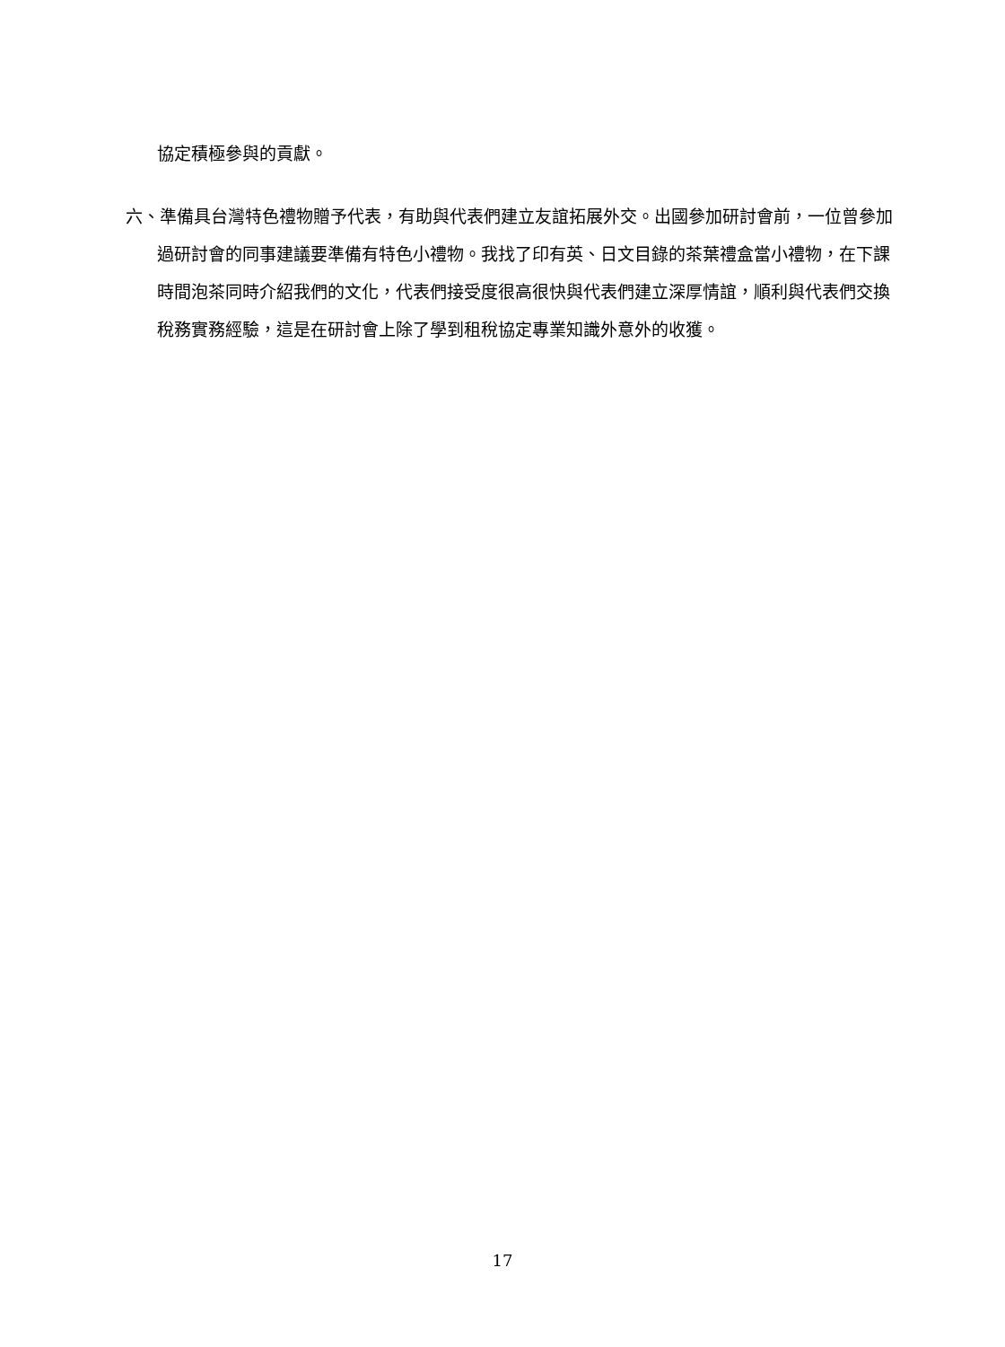協定積極參與的貢獻。
六、準備具台灣特色禮物贈予代表，有助與代表們建立友誼拓展外交。出國參加研討會前，一位曾參加過研討會的同事建議要準備有特色小禮物。我找了印有英、日文目錄的茶葉禮盒當小禮物，在下課時間泡茶同時介紹我們的文化，代表們接受度很高很快與代表們建立深厚情誼，順利與代表們交換稅務實務經驗，這是在研討會上除了學到租稅協定專業知識外意外的收獲。
17